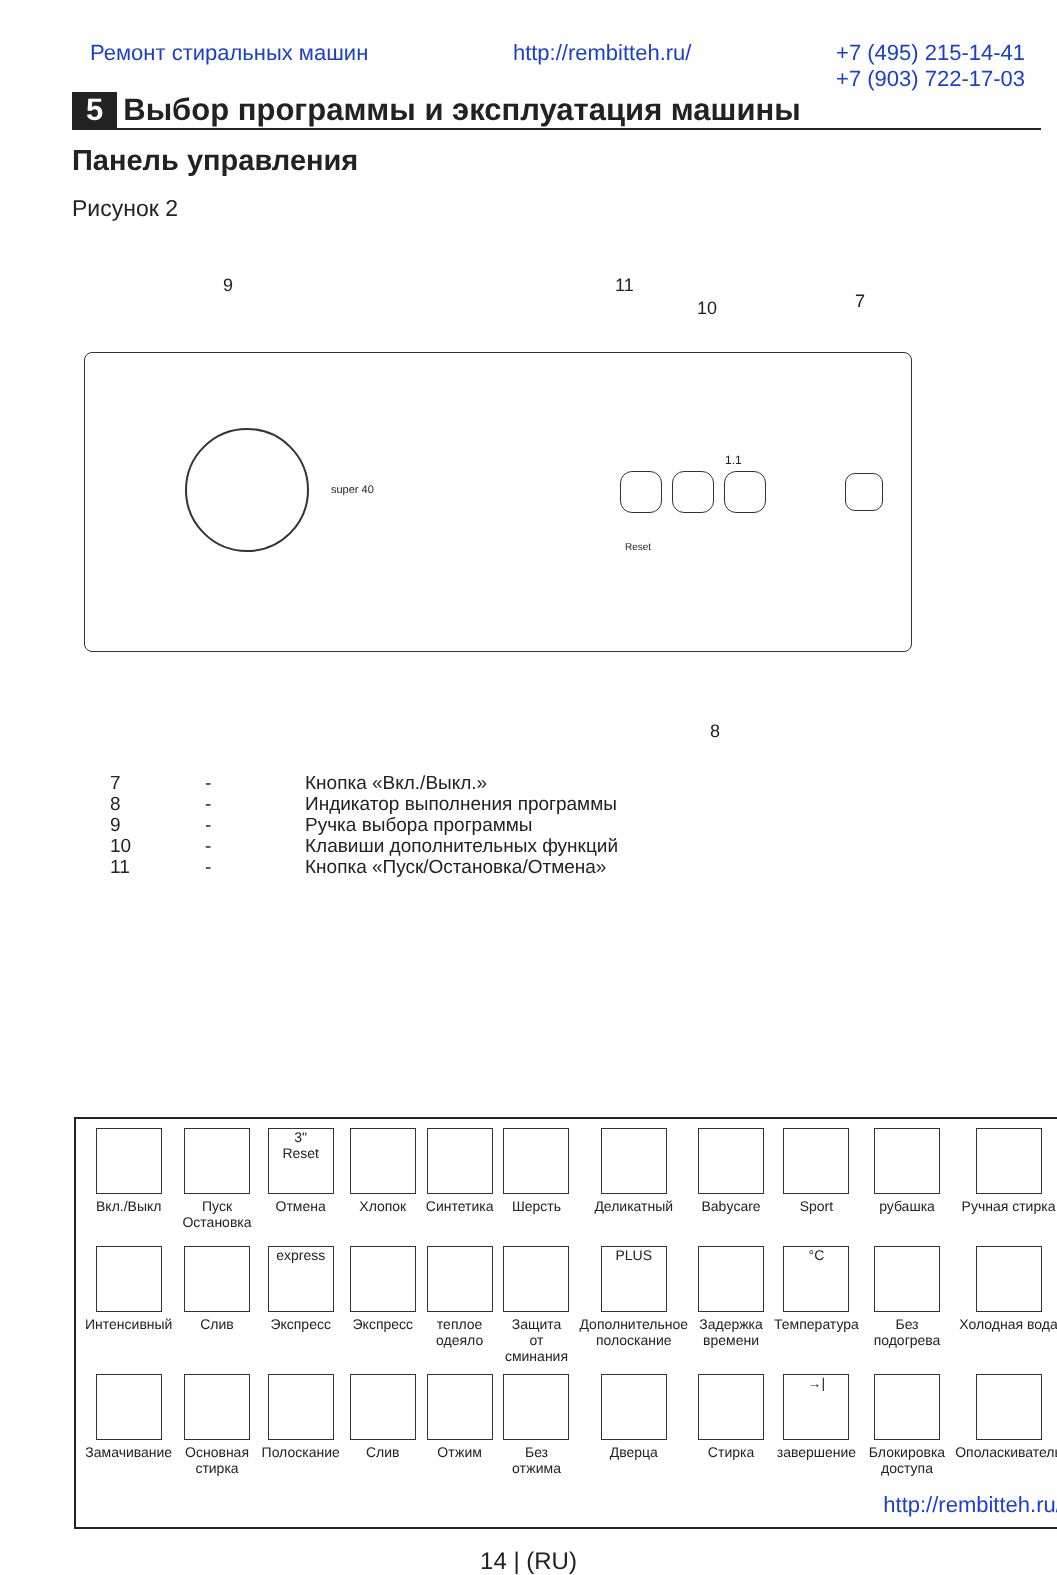Ремонт стиральных машин http://rembitteh.ru/ +7 (495) 215-14-41
+7 (903) 722-17-03
5 Выбор программы и эксплуатация машины
Панель управления
Рисунок 2
9 11
10 7
super 40
1.1
Reset
8
| 7 | - | Кнопка «Вкл./Выкл.» |
| 8 | - | Индикатор выполнения программы |
| 9 | - | Ручка выбора программы |
| 10 | - | Клавиши дополнительных функций |
| 11 | - | Кнопка «Пуск/Остановка/Отмена» |
| Вкл./Выкл | Пуск Остановка | 3" Reset Отмена | Хлопок | Синтетика | Шерсть | Деликатный | Babycare | Sport | рубашка | Ручная стирка |
| Интенсивный | Слив | express Экспресс | Экспресс | теплое одеяло | Защита от сминания | PLUS Дополнительное полоскание | Задержка времени | °C Температура | Без подогрева | Холодная вода |
| Замачивание | Основная стирка | Полоскание | Слив | Отжим | Без отжима | Дверца | Стирка | →/ завершение | Блокировка доступа | Ополаскиватель |
| http://rembitteh.ru/ | | | | | | | | | | |
14 | (RU)